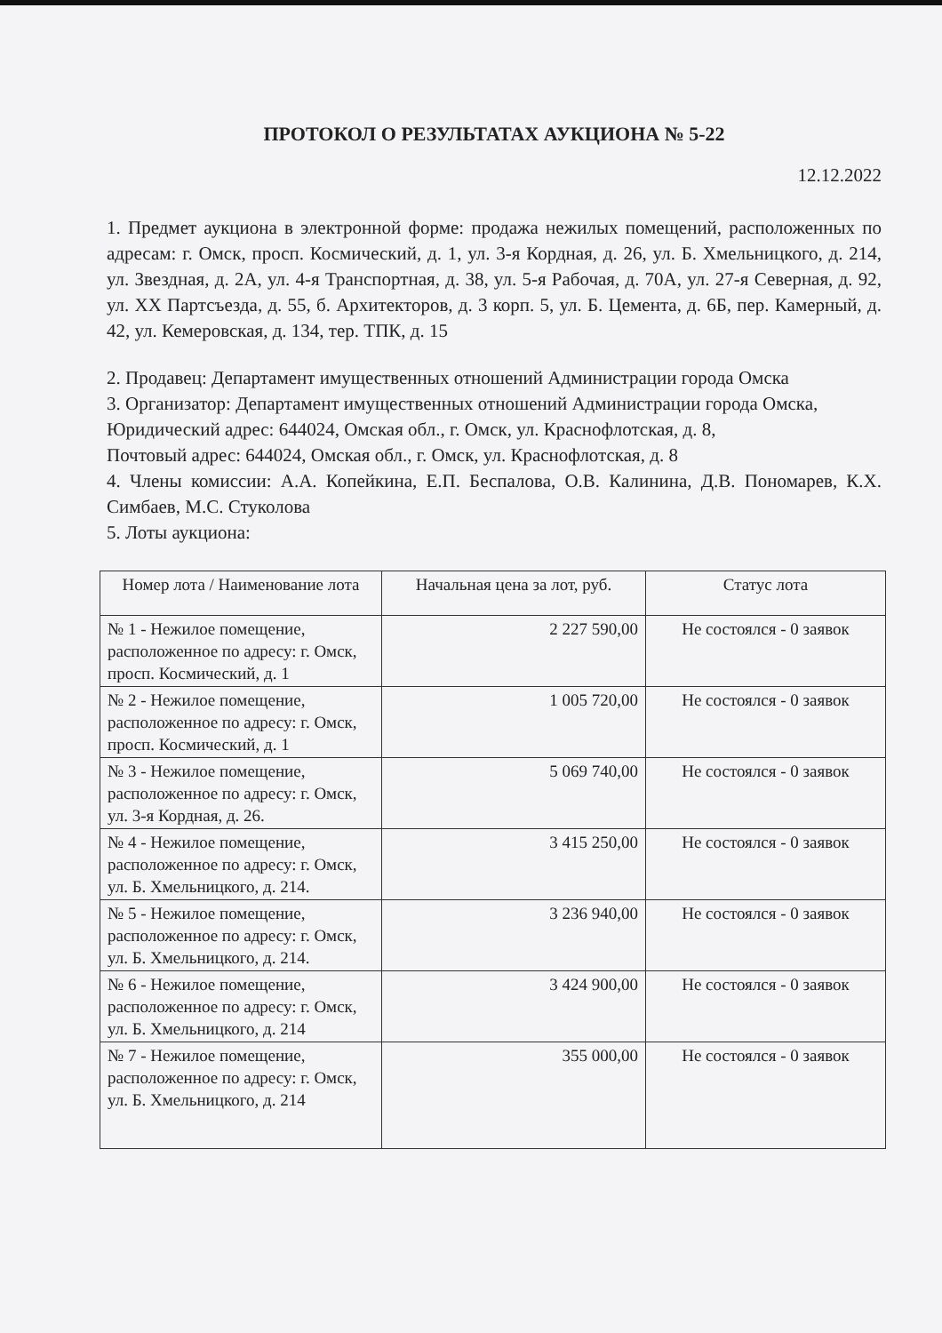ПРОТОКОЛ О РЕЗУЛЬТАТАХ АУКЦИОНА № 5-22
12.12.2022
1. Предмет аукциона в электронной форме: продажа нежилых помещений, расположенных по адресам: г. Омск, просп. Космический, д. 1, ул. 3-я Кордная, д. 26, ул. Б. Хмельницкого, д. 214, ул. Звездная, д. 2А, ул. 4-я Транспортная, д. 38, ул. 5-я Рабочая, д. 70А, ул. 27-я Северная, д. 92, ул. XX Партсъезда, д. 55, б. Архитекторов, д. 3 корп. 5, ул. Б. Цемента, д. 6Б, пер. Камерный, д. 42, ул. Кемеровская, д. 134, тер. ТПК, д. 15
2. Продавец: Департамент имущественных отношений Администрации города Омска
3. Организатор: Департамент имущественных отношений Администрации города Омска,
Юридический адрес: 644024, Омская обл., г. Омск, ул. Краснофлотская, д. 8,
Почтовый адрес: 644024, Омская обл., г. Омск, ул. Краснофлотская, д. 8
4. Члены комиссии: А.А. Копейкина, Е.П. Беспалова, О.В. Калинина, Д.В. Пономарев, К.Х. Симбаев, М.С. Стуколова
5. Лоты аукциона:
| Номер лота / Наименование лота | Начальная цена за лот, руб. | Статус лота |
| --- | --- | --- |
| № 1 - Нежилое помещение, расположенное по адресу: г. Омск, просп. Космический, д. 1 | 2 227 590,00 | Не состоялся - 0 заявок |
| № 2 - Нежилое помещение, расположенное по адресу: г. Омск, просп. Космический, д. 1 | 1 005 720,00 | Не состоялся - 0 заявок |
| № 3 - Нежилое помещение, расположенное по адресу: г. Омск, ул. 3-я Кордная, д. 26. | 5 069 740,00 | Не состоялся - 0 заявок |
| № 4 - Нежилое помещение, расположенное по адресу: г. Омск, ул. Б. Хмельницкого, д. 214. | 3 415 250,00 | Не состоялся - 0 заявок |
| № 5 - Нежилое помещение, расположенное по адресу: г. Омск, ул. Б. Хмельницкого, д. 214. | 3 236 940,00 | Не состоялся - 0 заявок |
| № 6 - Нежилое помещение, расположенное по адресу: г. Омск, ул. Б. Хмельницкого, д. 214 | 3 424 900,00 | Не состоялся - 0 заявок |
| № 7 - Нежилое помещение, расположенное по адресу: г. Омск, ул. Б. Хмельницкого, д. 214 | 355 000,00 | Не состоялся - 0 заявок |